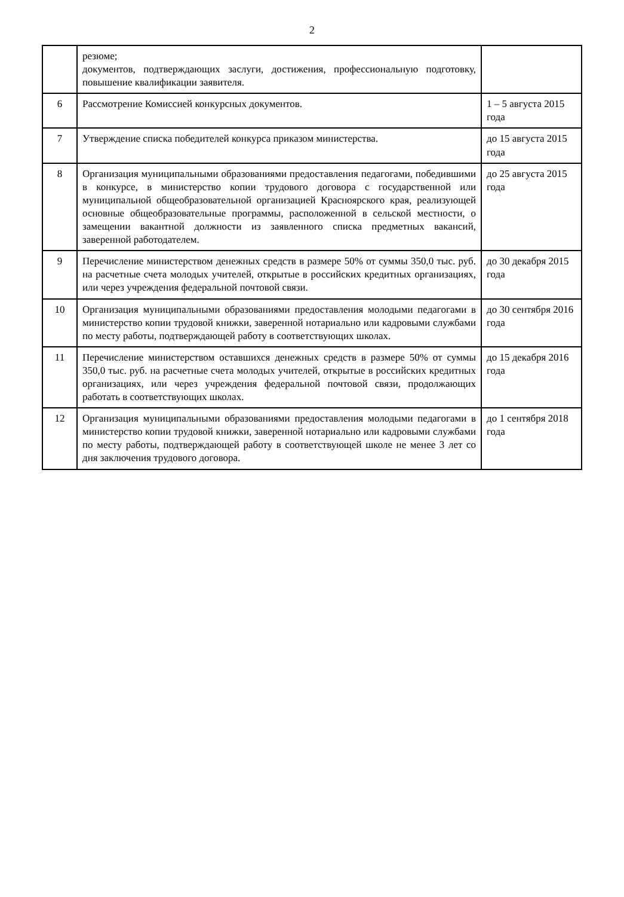2
| | резюме; документов, подтверждающих заслуги, достижения, профессиональную подготовку, повышение квалификации заявителя. | |
| 6 | Рассмотрение Комиссией конкурсных документов. | 1 – 5 августа 2015 года |
| 7 | Утверждение списка победителей конкурса приказом министерства. | до 15 августа 2015 года |
| 8 | Организация муниципальными образованиями предоставления педагогами, победившими в конкурсе, в министерство копии трудового договора с государственной или муниципальной общеобразовательной организацией Красноярского края, реализующей основные общеобразовательные программы, расположенной в сельской местности, о замещении вакантной должности из заявленного списка предметных вакансий, заверенной работодателем. | до 25 августа 2015 года |
| 9 | Перечисление министерством денежных средств в размере 50% от суммы 350,0 тыс. руб. на расчетные счета молодых учителей, открытые в российских кредитных организациях, или через учреждения федеральной почтовой связи. | до 30 декабря 2015 года |
| 10 | Организация муниципальными образованиями предоставления молодыми педагогами в министерство копии трудовой книжки, заверенной нотариально или кадровыми службами по месту работы, подтверждающей работу в соответствующих школах. | до 30 сентября 2016 года |
| 11 | Перечисление министерством оставшихся денежных средств в размере 50% от суммы 350,0 тыс. руб. на расчетные счета молодых учителей, открытые в российских кредитных организациях, или через учреждения федеральной почтовой связи, продолжающих работать в соответствующих школах. | до 15 декабря 2016 года |
| 12 | Организация муниципальными образованиями предоставления молодыми педагогами в министерство копии трудовой книжки, заверенной нотариально или кадровыми службами по месту работы, подтверждающей работу в соответствующей школе не менее 3 лет со дня заключения трудового договора. | до 1 сентября 2018 года |